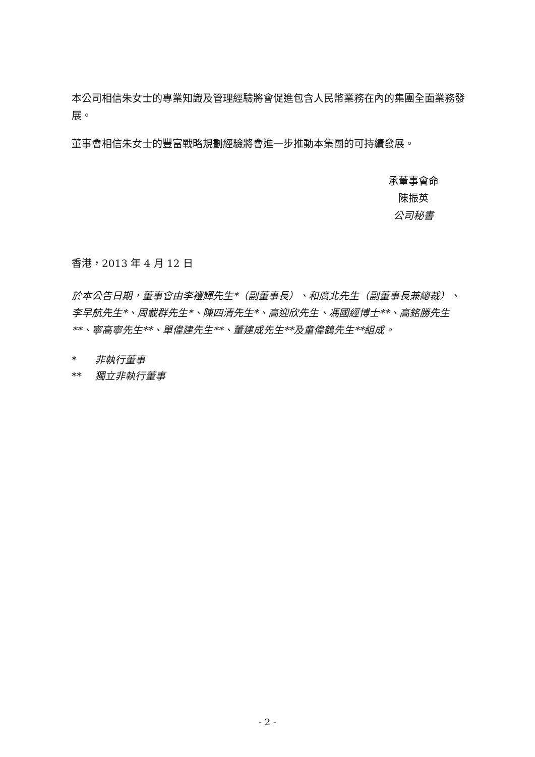本公司相信朱女士的專業知識及管理經驗將會促進包含人民幣業務在內的集團全面業務發展。
董事會相信朱女士的豐富戰略規劃經驗將會進一步推動本集團的可持續發展。
承董事會命
陳振英
公司秘書
香港，2013 年 4 月 12 日
於本公告日期，董事會由李禮輝先生*（副董事長）、和廣北先生（副董事長兼總裁）、李早航先生*、周載群先生*、陳四清先生*、高迎欣先生、馮國經博士**、高銘勝先生**、寧高寧先生**、單偉建先生**、董建成先生**及童偉鶴先生**組成。
| * | 非執行董事 |
| ** | 獨立非執行董事 |
- 2 -